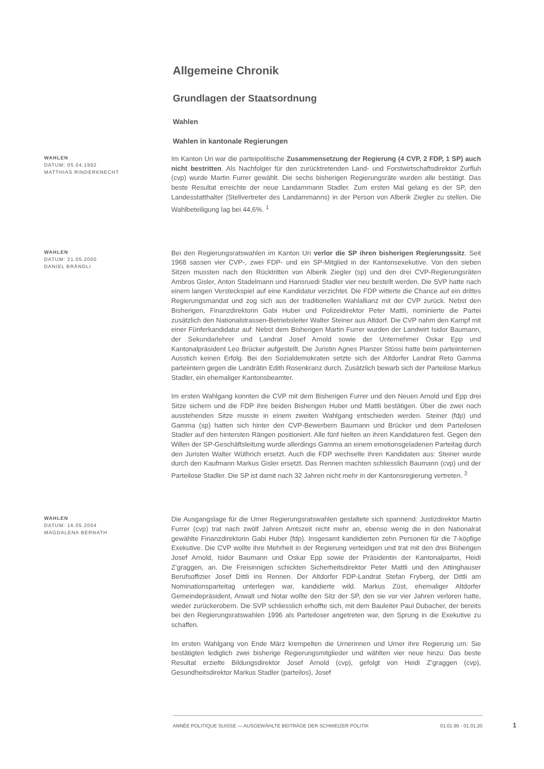Allgemeine Chronik
Grundlagen der Staatsordnung
Wahlen
Wahlen in kantonale Regierungen
WAHLEN
DATUM: 05.04.1992
MATTHIAS RINDERKNECHT
Im Kanton Uri war die parteipolitische Zusammensetzung der Regierung (4 CVP, 2 FDP, 1 SP) auch nicht bestritten. Als Nachfolger für den zurücktretenden Land- und Forstwirtschaftsdirektor Zurfluh (cvp) wurde Martin Furrer gewählt. Die sechs bisherigen Regierungsräte wurden alle bestätigt. Das beste Resultat erreichte der neue Landammann Stadler. Zum ersten Mal gelang es der SP, den Landesstatthalter (Stellvertreter des Landammanns) in der Person von Alberik Ziegler zu stellen. Die Wahlbeteiligung lag bei 44,6%. <sup>1</sup>
WAHLEN
DATUM: 21.05.2000
DANIEL BRÄNDLI
Bei den Regierungsratswahlen im Kanton Uri verlor die SP ihren bisherigen Regierungssitz. Seit 1968 sassen vier CVP-, zwei FDP- und ein SP-Mitglied in der Kantonsexekutive. Von den sieben Sitzen mussten nach den Rücktritten von Alberik Ziegler (sp) und den drei CVP-Regierungsräten Ambros Gisler, Anton Stadelmann und Hansruedi Stadler vier neu bestellt werden. Die SVP hatte nach einem langen Versteckspiel auf eine Kandidatur verzichtet. Die FDP witterte die Chance auf ein drittes Regierungsmandat und zog sich aus der traditionellen Wahlallianz mit der CVP zurück. Nebst den Bisherigen, Finanzdirektorin Gabi Huber und Polizeidirektor Peter Mattli, nominierte die Partei zusätzlich den Nationalstrassen-Betriebsleiter Walter Steiner aus Altdorf. Die CVP nahm den Kampf mit einer Fünferkandidatur auf: Nebst dem Bisherigen Martin Furrer wurden der Landwirt Isidor Baumann, der Sekundarlehrer und Landrat Josef Arnold sowie der Unternehmer Oskar Epp und Kantonalpräsident Leo Brücker aufgestellt. Die Juristin Agnes Planzer Stüssi hatte beim parteiinternen Ausstich keinen Erfolg. Bei den Sozialdemokraten setzte sich der Altdorfer Landrat Reto Gamma parteiintern gegen die Landrätin Edith Rosenkranz durch. Zusätzlich bewarb sich der Parteilose Markus Stadler, ein ehemaliger Kantonsbeamter.
Im ersten Wahlgang konnten die CVP mit dem Bisherigen Furrer und den Neuen Arnold und Epp drei Sitze sichern und die FDP ihre beiden Bisherigen Huber und Mattli bestätigen. Über die zwei noch ausstehenden Sitze musste in einem zweiten Wahlgang entschieden werden. Steiner (fdp) und Gamma (sp) hatten sich hinter den CVP-Bewerbern Baumann und Brücker und dem Parteilosen Stadler auf den hintersten Rängen positioniert. Alle fünf hielten an ihren Kandidaturen fest. Gegen den Willen der SP-Geschäftsleitung wurde allerdings Gamma an einem emotionsgeladenen Parteitag durch den Juristen Walter Wüthrich ersetzt. Auch die FDP wechselte ihren Kandidaten aus: Steiner wurde durch den Kaufmann Markus Gisler ersetzt. Das Rennen machten schliesslich Baumann (cvp) und der Parteilose Stadler. Die SP ist damit nach 32 Jahren nicht mehr in der Kantonsregierung vertreten. <sup>2</sup>
WAHLEN
DATUM: 16.05.2004
MAGDALENA BERNATH
Die Ausgangslage für die Urner Regierungsratswahlen gestaltete sich spannend: Justizdirektor Martin Furrer (cvp) trat nach zwölf Jahren Amtszeit nicht mehr an, ebenso wenig die in den Nationalrat gewählte Finanzdirektorin Gabi Huber (fdp). Insgesamt kandidierten zehn Personen für die 7-köpfige Exekutive. Die CVP wollte ihre Mehrheit in der Regierung verteidigen und trat mit den drei Bisherigen Josef Arnold, Isidor Baumann und Oskar Epp sowie der Präsidentin der Kantonalpartei, Heidi Z’graggen, an. Die Freisinnigen schickten Sicherheitsdirektor Peter Mattli und den Attinghauser Berufsoffizier Josef Dittli ins Rennen. Der Altdorfer FDP-Landrat Stefan Fryberg, der Dittli am Nominationsparteitag unterlegen war, kandidierte wild. Markus Züst, ehemaliger Altdorfer Gemeindepräsident, Anwalt und Notar wollte den Sitz der SP, den sie vor vier Jahren verloren hatte, wieder zurückerobern. Die SVP schliesslich erhoffte sich, mit dem Bauleiter Paul Dubacher, der bereits bei den Regierungsratswahlen 1996 als Parteiloser angetreten war, den Sprung in die Exekutive zu schaffen.
Im ersten Wahlgang von Ende März krempelten die Urnerinnen und Urner ihre Regierung um: Sie bestätigten lediglich zwei bisherige Regierungsmitglieder und wählten vier neue hinzu: Das beste Resultat erzielte Bildungsdirektor Josef Arnold (cvp), gefolgt von Heidi Z’graggen (cvp), Gesundheitsdirektor Markus Stadler (parteilos), Josef
ANNÉE POLITIQUE SUISSE — AUSGEWÄHLTE BEITRÄGE DER SCHWEIZER POLITIK 01.01.90 - 01.01.20
1